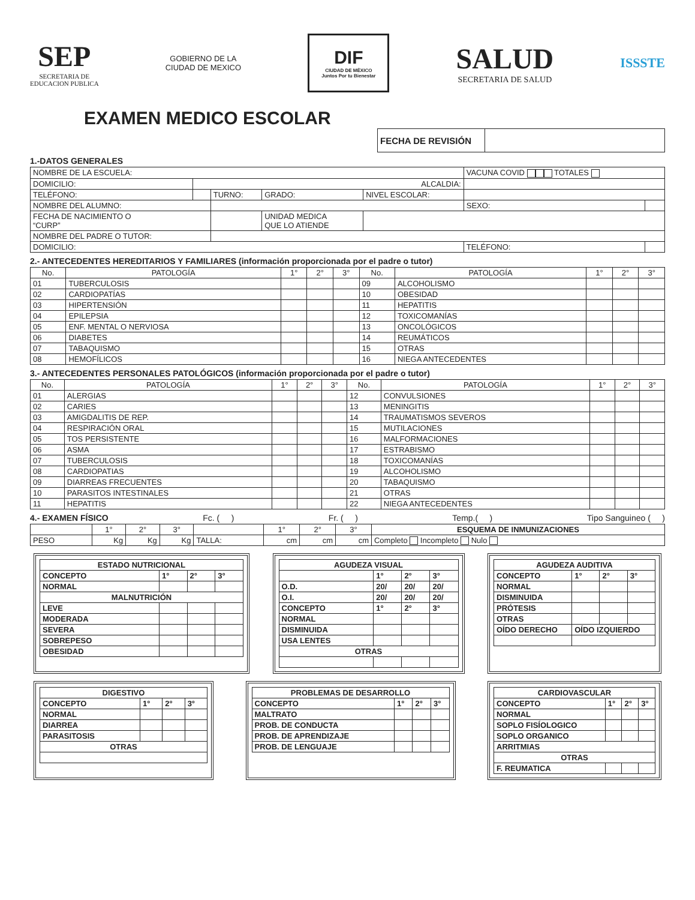SEP
SECRETARIA DE
EDUCACION PUBLICA
GOBIERNO DE LA
CIUDAD DE MEXICO
DIF
CIUDAD DE MÉXICO
Juntos Por tu Bienestar
SALUD
SECRETARIA DE SALUD
ISSSTE
EXAMEN MEDICO ESCOLAR
| FECHA DE REVISIÓN | |
1.-DATOS GENERALES
| NOMBRE DE LA ESCUELA: | | | | | VACUNA COVID TOTALES | |
| DOMICILIO: | ALCALDIA: | | | | | |
| TELÉFONO: | | TURNO: | GRADO: | NIVEL ESCOLAR: | | |
| NOMBRE DEL ALUMNO: | | | | | SEXO: | |
| FECHA DE NACIMIENTO O “CURP” | | | UNIDAD MEDICA QUE LO ATIENDE | | | |
| NOMBRE DEL PADRE O TUTOR: | | | | | | |
| DOMICILIO: | | | | | TELÉFONO: | |
2.- ANTECEDENTES HEREDITARIOS Y FAMILIARES (información proporcionada por el padre o tutor)
| No. | PATOLOGÍA | 1° | 2° | 3° | No. | PATOLOGÍA | 1° | 2° | 3° |
| --- | --- | --- | --- | --- | --- | --- | --- | --- | --- |
| 01 | TUBERCULOSIS | | | | 09 | ALCOHOLISMO | | | |
| 02 | CARDIOPATÍAS | | | | 10 | OBESIDAD | | | |
| 03 | HIPERTENSIÓN | | | | 11 | HEPATITIS | | | |
| 04 | EPILEPSIA | | | | 12 | TOXICOMANÍAS | | | |
| 05 | ENF. MENTAL O NERVIOSA | | | | 13 | ONCOLÓGICOS | | | |
| 06 | DIABETES | | | | 14 | REUMÁTICOS | | | |
| 07 | TABAQUISMO | | | | 15 | OTRAS | | | |
| 08 | HEMOFÍLICOS | | | | 16 | NIEGA ANTECEDENTES | | | |
3.- ANTECEDENTES PERSONALES PATOLÓGICOS (información proporcionada por el padre o tutor)
| No. | PATOLOGÍA | 1° | 2° | 3° | No. | PATOLOGÍA | 1° | 2° | 3° |
| --- | --- | --- | --- | --- | --- | --- | --- | --- | --- |
| 01 | ALERGIAS | | | | 12 | CONVULSIONES | | | |
| 02 | CARIES | | | | 13 | MENINGITIS | | | |
| 03 | AMIGDALITIS DE REP. | | | | 14 | TRAUMATISMOS SEVEROS | | | |
| 04 | RESPIRACIÓN ORAL | | | | 15 | MUTILACIONES | | | |
| 05 | TOS PERSISTENTE | | | | 16 | MALFORMACIONES | | | |
| 06 | ASMA | | | | 17 | ESTRABISMO | | | |
| 07 | TUBERCULOSIS | | | | 18 | TOXICOMANÍAS | | | |
| 08 | CARDIOPATIAS | | | | 19 | ALCOHOLISMO | | | |
| 09 | DIARREAS FRECUENTES | | | | 20 | TABAQUISMO | | | |
| 10 | PARASITOS INTESTINALES | | | | 21 | OTRAS | | | |
| 11 | HEPATITIS | | | | 22 | NIEGA ANTECEDENTES | | | |
4.- EXAMEN FÍSICO Fc. ( ) Fr. ( ) Temp.( ) Tipo Sanguineo ( )
| | 1° | 2° | 3° | | 1° | 2° | 3° | ESQUEMA DE INMUNIZACIONES |
| PESO | Kg | Kg | Kg | TALLA: | cm | cm | cm | Completo Incompleto Nulo |
| ESTADO NUTRICIONAL | | | |
| CONCEPTO | 1° | 2° | 3° |
| NORMAL | | | |
| MALNUTRICIÓN | | | |
| LEVE | | | |
| MODERADA | | | |
| SEVERA | | | |
| SOBREPESO | | | |
| OBESIDAD | | | |
| AGUDEZA VISUAL | | | |
| | 1° | 2° | 3° |
| O.D. | 20/ | 20/ | 20/ |
| O.I. | 20/ | 20/ | 20/ |
| CONCEPTO | 1° | 2° | 3° |
| NORMAL | | | |
| DISMINUIDA | | | |
| USA LENTES | | | |
| OTRAS | | | |
| AGUDEZA AUDITIVA | | | |
| CONCEPTO | 1° | 2° | 3° |
| NORMAL | | | |
| DISMINUIDA | | | |
| PRÓTESIS | | | |
| OTRAS | | | |
| OÍDO DERECHO | OÍDO IZQUIERDO | | |
| DIGESTIVO | | | |
| CONCEPTO | 1° | 2° | 3° |
| NORMAL | | | |
| DIARREA | | | |
| PARASITOSIS | | | |
| OTRAS | | | |
| PROBLEMAS DE DESARROLLO | | | |
| CONCEPTO | 1° | 2° | 3° |
| MALTRATO | | | |
| PROB. DE CONDUCTA | | | |
| PROB. DE APRENDIZAJE | | | |
| PROB. DE LENGUAJE | | | |
| CARDIOVASCULAR | | | |
| CONCEPTO | 1° | 2° | 3° |
| NORMAL | | | |
| SOPLO FISÍOLOGICO | | | |
| SOPLO ORGANICO | | | |
| ARRITMIAS | | | |
| OTRAS | | | |
| F. REUMATICA | | | |